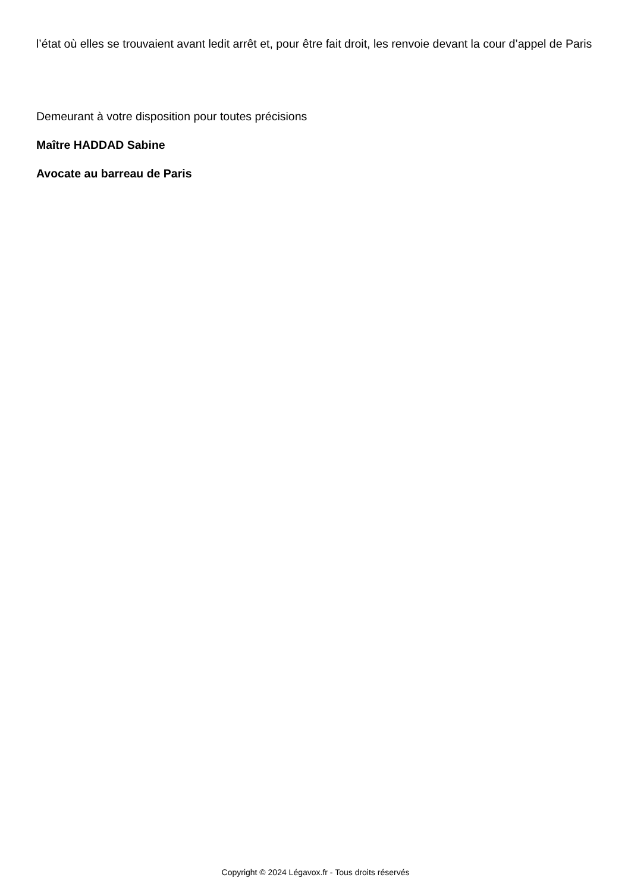l’état où elles se trouvaient avant ledit arrêt et, pour être fait droit, les renvoie devant la cour d’appel de Paris
Demeurant à votre disposition pour toutes précisions
Maître HADDAD Sabine
Avocate au barreau de Paris
Copyright © 2024 Légavox.fr - Tous droits réservés